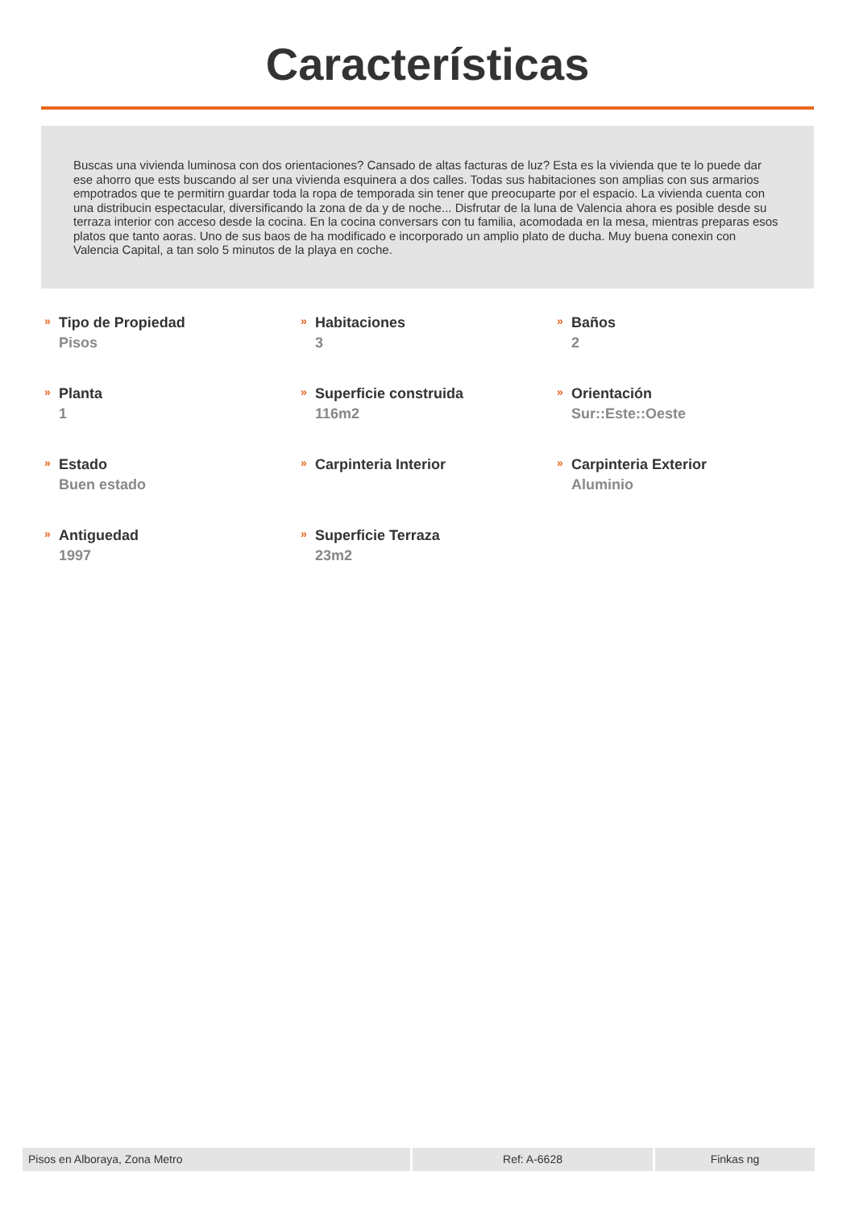Características
Buscas una vivienda luminosa con dos orientaciones? Cansado de altas facturas de luz? Esta es la vivienda que te lo puede dar ese ahorro que ests buscando al ser una vivienda esquinera a dos calles. Todas sus habitaciones son amplias con sus armarios empotrados que te permitirn guardar toda la ropa de temporada sin tener que preocuparte por el espacio. La vivienda cuenta con una distribucin espectacular, diversificando la zona de da y de noche... Disfrutar de la luna de Valencia ahora es posible desde su terraza interior con acceso desde la cocina. En la cocina conversars con tu familia, acomodada en la mesa, mientras preparas esos platos que tanto aoras. Uno de sus baos de ha modificado e incorporado un amplio plato de ducha. Muy buena conexin con Valencia Capital, a tan solo 5 minutos de la playa en coche.
»
Tipo de Propiedad
Pisos
»
Habitaciones
3
»
Baños
2
»
Planta
1
»
Superficie construida
116m2
»
Orientación
Sur::Este::Oeste
»
Estado
Buen estado
»
Carpinteria Interior
»
Carpinteria Exterior
Aluminio
»
Antiguedad
1997
»
Superficie Terraza
23m2
Pisos en Alboraya, Zona Metro Ref: A-6628 Finkas ng